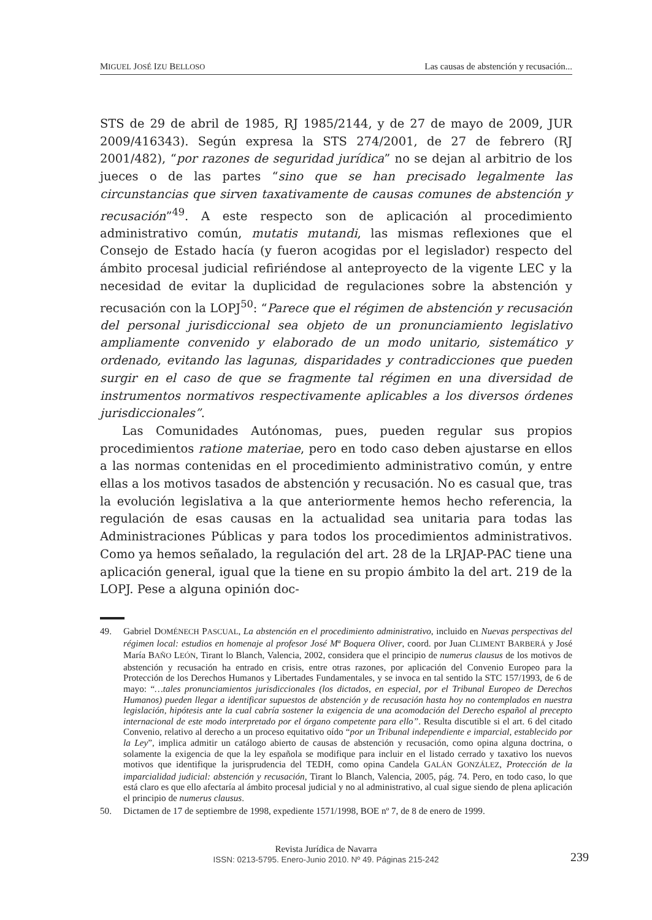MIGUEL JOSÉ IZU BELLOSO Las causas de abstención y recusación...
STS de 29 de abril de 1985, RJ 1985/2144, y de 27 de mayo de 2009, JUR 2009/416343). Según expresa la STS 274/2001, de 27 de febrero (RJ 2001/482), “por razones de seguridad jurídica” no se dejan al arbitrio de los jueces o de las partes “sino que se han precisado legalmente las circunstancias que sirven taxativamente de causas comunes de abstención y recusación”<sup>49</sup>. A este respecto son de aplicación al procedimiento administrativo común, mutatis mutandi, las mismas reflexiones que el Consejo de Estado hacía (y fueron acogidas por el legislador) respecto del ámbito procesal judicial refiriéndose al anteproyecto de la vigente LEC y la necesidad de evitar la duplicidad de regulaciones sobre la abstención y recusación con la LOPJ<sup>50</sup>: “Parece que el régimen de abstención y recusación del personal jurisdiccional sea objeto de un pronunciamiento legislativo ampliamente convenido y elaborado de un modo unitario, sistemático y ordenado, evitando las lagunas, disparidades y contradicciones que pueden surgir en el caso de que se fragmente tal régimen en una diversidad de instrumentos normativos respectivamente aplicables a los diversos órdenes jurisdiccionales”.
Las Comunidades Autónomas, pues, pueden regular sus propios procedimientos ratione materiae, pero en todo caso deben ajustarse en ellos a las normas contenidas en el procedimiento administrativo común, y entre ellas a los motivos tasados de abstención y recusación. No es casual que, tras la evolución legislativa a la que anteriormente hemos hecho referencia, la regulación de esas causas en la actualidad sea unitaria para todas las Administraciones Públicas y para todos los procedimientos administrativos. Como ya hemos señalado, la regulación del art. 28 de la LRJAP-PAC tiene una aplicación general, igual que la tiene en su propio ámbito la del art. 219 de la LOPJ. Pese a alguna opinión doc-
49. Gabriel DOMÉNECH PASCUAL, La abstención en el procedimiento administrativo, incluido en Nuevas perspectivas del régimen local: estudios en homenaje al profesor José Mª Boquera Oliver, coord. por Juan CLIMENT BARBERÁ y José María BAÑO LEÓN, Tirant lo Blanch, Valencia, 2002, considera que el principio de numerus clausus de los motivos de abstención y recusación ha entrado en crisis, entre otras razones, por aplicación del Convenio Europeo para la Protección de los Derechos Humanos y Libertades Fundamentales, y se invoca en tal sentido la STC 157/1993, de 6 de mayo: “…tales pronunciamientos jurisdiccionales (los dictados, en especial, por el Tribunal Europeo de Derechos Humanos) pueden llegar a identificar supuestos de abstención y de recusación hasta hoy no contemplados en nuestra legislación, hipótesis ante la cual cabría sostener la exigencia de una acomodación del Derecho español al precepto internacional de este modo interpretado por el órgano competente para ello”. Resulta discutible si el art. 6 del citado Convenio, relativo al derecho a un proceso equitativo oído “por un Tribunal independiente e imparcial, establecido por la Ley”, implica admitir un catálogo abierto de causas de abstención y recusación, como opina alguna doctrina, o solamente la exigencia de que la ley española se modifique para incluir en el listado cerrado y taxativo los nuevos motivos que identifique la jurisprudencia del TEDH, como opina Candela GALÁN GONZÁLEZ, Protección de la imparcialidad judicial: abstención y recusación, Tirant lo Blanch, Valencia, 2005, pág. 74. Pero, en todo caso, lo que está claro es que ello afectaría al ámbito procesal judicial y no al administrativo, al cual sigue siendo de plena aplicación el principio de numerus clausus.
50. Dictamen de 17 de septiembre de 1998, expediente 1571/1998, BOE nº 7, de 8 de enero de 1999.
Revista Jurídica de Navarra
ISSN: 0213-5795. Enero-Junio 2010. Nº 49. Páginas 215-242
239